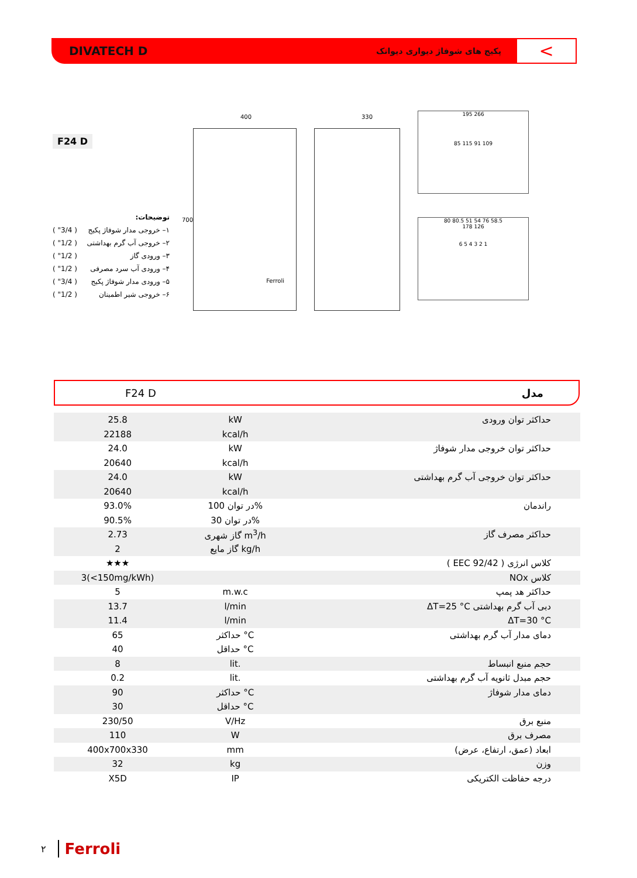DIVATECH D
پکیج های شوفاژ دیواری دیواتک
<
F24 D
توضیحات:
۱– خروجی مدار شوفاژ پکیج ( 3/4" )
۲– خروجی آب گرم بهداشتی ( 1/2" )
۳– ورودی گاز ( 1/2" )
۴– ورودی آب سرد مصرفی ( 1/2" )
۵– ورودی مدار شوفاژ پکیج ( 3/4" )
۶– خروجی شیر اطمینان ( 1/2" )
400
700
Ferroli
330
195 266
85 115 91 109
80 80.5 51 54 76 58.5
178 126
6 5 4 3 2 1
F24 D مدل
| 25.8 | kW | حداکثر توان ورودی |
| 22188 | kcal/h | |
| 24.0 | kW | حداکثر توان خروجی مدار شوفاژ |
| 20640 | kcal/h | |
| 24.0 | kW | حداکثر توان خروجی آب گرم بهداشتی |
| 20640 | kcal/h | |
| 93.0% | در توان 100% | راندمان |
| 90.5% | در توان 30% | |
| 2.73 | گاز شهری m<sup>3</sup>/h | حداکثر مصرف گاز |
| 2 | گاز مایع kg/h | |
| ★★★ | | کلاس انرژی ( 92/42 EEC ) |
| 3(<150mg/kWh) | | کلاس NOx |
| 5 | m.w.c | حداکثر هد پمپ |
| 13.7 | l/min | دبی آب گرم بهداشتی ΔT=25 °C |
| 11.4 | l/min | ΔT=30 °C |
| 65 | حداکثر °C | دمای مدار آب گرم بهداشتی |
| 40 | حداقل °C | |
| 8 | lit. | حجم منبع انبساط |
| 0.2 | lit. | حجم مبدل ثانویه آب گرم بهداشتی |
| 90 | حداکثر °C | دمای مدار شوفاژ |
| 30 | حداقل °C | |
| 230/50 | V/Hz | منبع برق |
| 110 | W | مصرف برق |
| 400x700x330 | mm | ابعاد (عمق، ارتفاع، عرض) |
| 32 | kg | وزن |
| X5D | IP | درجه حفاظت الکتریکی |
۲ Ferroli